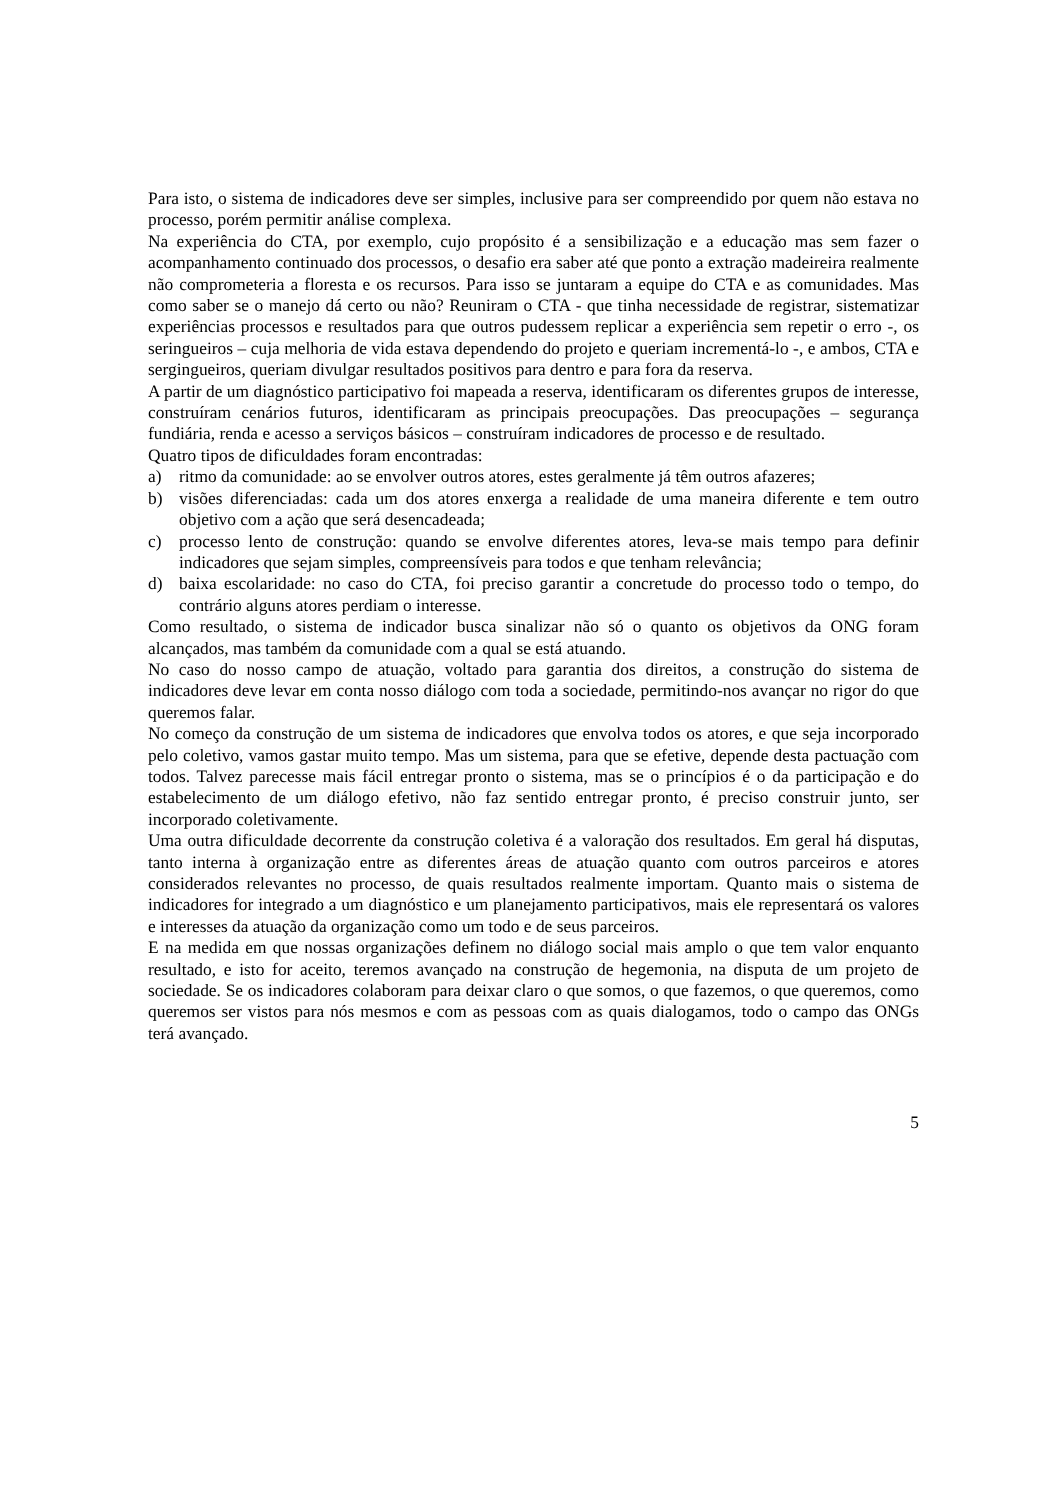Para isto, o sistema de indicadores deve ser simples, inclusive para ser compreendido por quem não estava no processo, porém permitir análise complexa.
Na experiência do CTA, por exemplo, cujo propósito é a sensibilização e a educação mas sem fazer o acompanhamento continuado dos processos, o desafio era saber até que ponto a extração madeireira realmente não comprometeria a floresta e os recursos. Para isso se juntaram a equipe do CTA e as comunidades. Mas como saber se o manejo dá certo ou não? Reuniram o CTA - que tinha necessidade de registrar, sistematizar experiências processos e resultados para que outros pudessem replicar a experiência sem repetir o erro -, os seringueiros – cuja melhoria de vida estava dependendo do projeto e queriam incrementá-lo -, e ambos, CTA e sergingueiros, queriam divulgar resultados positivos para dentro e para fora da reserva.
A partir de um diagnóstico participativo foi mapeada a reserva, identificaram os diferentes grupos de interesse, construíram cenários futuros, identificaram as principais preocupações. Das preocupações – segurança fundiária, renda e acesso a serviços básicos – construíram indicadores de processo e de resultado.
Quatro tipos de dificuldades foram encontradas:
a) ritmo da comunidade: ao se envolver outros atores, estes geralmente já têm outros afazeres;
b) visões diferenciadas: cada um dos atores enxerga a realidade de uma maneira diferente e tem outro objetivo com a ação que será desencadeada;
c) processo lento de construção: quando se envolve diferentes atores, leva-se mais tempo para definir indicadores que sejam simples, compreensíveis para todos e que tenham relevância;
d) baixa escolaridade: no caso do CTA, foi preciso garantir a concretude do processo todo o tempo, do contrário alguns atores perdiam o interesse.
Como resultado, o sistema de indicador busca sinalizar não só o quanto os objetivos da ONG foram alcançados, mas também da comunidade com a qual se está atuando.
No caso do nosso campo de atuação, voltado para garantia dos direitos, a construção do sistema de indicadores deve levar em conta nosso diálogo com toda a sociedade, permitindo-nos avançar no rigor do que queremos falar.
No começo da construção de um sistema de indicadores que envolva todos os atores, e que seja incorporado pelo coletivo, vamos gastar muito tempo. Mas um sistema, para que se efetive, depende desta pactuação com todos. Talvez parecesse mais fácil entregar pronto o sistema, mas se o princípios é o da participação e do estabelecimento de um diálogo efetivo, não faz sentido entregar pronto, é preciso construir junto, ser incorporado coletivamente.
Uma outra dificuldade decorrente da construção coletiva é a valoração dos resultados. Em geral há disputas, tanto interna à organização entre as diferentes áreas de atuação quanto com outros parceiros e atores considerados relevantes no processo, de quais resultados realmente importam. Quanto mais o sistema de indicadores for integrado a um diagnóstico e um planejamento participativos, mais ele representará os valores e interesses da atuação da organização como um todo e de seus parceiros.
E na medida em que nossas organizações definem no diálogo social mais amplo o que tem valor enquanto resultado, e isto for aceito, teremos avançado na construção de hegemonia, na disputa de um projeto de sociedade. Se os indicadores colaboram para deixar claro o que somos, o que fazemos, o que queremos, como queremos ser vistos para nós mesmos e com as pessoas com as quais dialogamos, todo o campo das ONGs terá avançado.
5